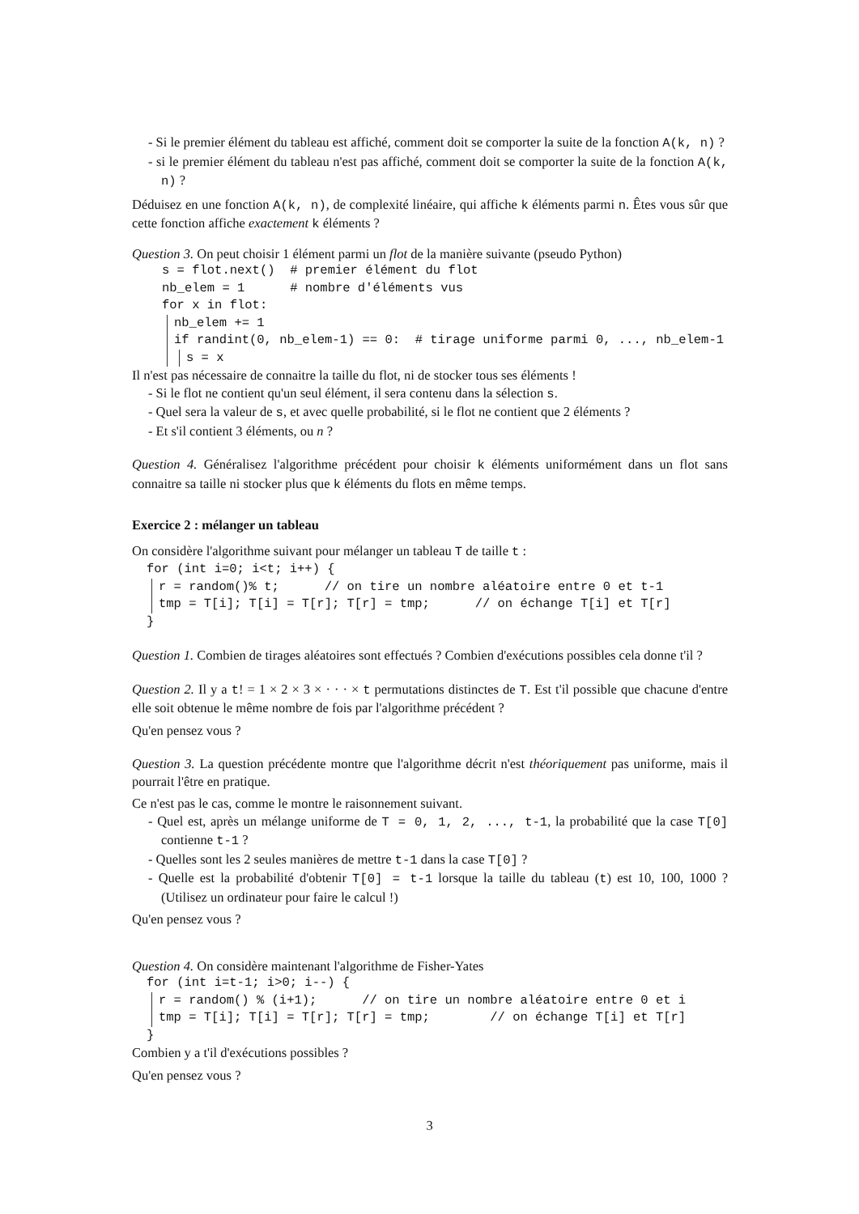- Si le premier élément du tableau est affiché, comment doit se comporter la suite de la fonction A(k, n) ?
- si le premier élément du tableau n'est pas affiché, comment doit se comporter la suite de la fonction A(k, n) ?
Déduisez en une fonction A(k, n), de complexité linéaire, qui affiche k éléments parmi n. Êtes vous sûr que cette fonction affiche exactement k éléments ?
Question 3. On peut choisir 1 élément parmi un flot de la manière suivante (pseudo Python)
s = flot.next() # premier élément du flot nb_elem = 1 # nombre d'éléments vus for x in flot:
nb_elem += 1 if randint(0, nb_elem-1) == 0: # tirage uniforme parmi 0, ..., nb_elem-1
s = x
Il n'est pas nécessaire de connaitre la taille du flot, ni de stocker tous ses éléments !
- Si le flot ne contient qu'un seul élément, il sera contenu dans la sélection s.
- Quel sera la valeur de s, et avec quelle probabilité, si le flot ne contient que 2 éléments ?
- Et s'il contient 3 éléments, ou n ?
Question 4. Généralisez l'algorithme précédent pour choisir k éléments uniformément dans un flot sans connaitre sa taille ni stocker plus que k éléments du flots en même temps.
Exercice 2 : mélanger un tableau
On considère l'algorithme suivant pour mélanger un tableau T de taille t :
for (int i=0; i<t; i++) {
r = random()% t; // on tire un nombre aléatoire entre 0 et t-1 tmp = T[i]; T[i] = T[r]; T[r] = tmp; // on échange T[i] et T[r]
}
Question 1. Combien de tirages aléatoires sont effectués ? Combien d'exécutions possibles cela donne t'il ?
Question 2. Il y a t! = 1 × 2 × 3 × · · · × t permutations distinctes de T. Est t'il possible que chacune d'entre elle soit obtenue le même nombre de fois par l'algorithme précédent ?
Qu'en pensez vous ?
Question 3. La question précédente montre que l'algorithme décrit n'est théoriquement pas uniforme, mais il pourrait l'être en pratique.
Ce n'est pas le cas, comme le montre le raisonnement suivant.
- Quel est, après un mélange uniforme de T = 0, 1, 2, ..., t-1, la probabilité que la case T[0] contienne t-1 ?
- Quelles sont les 2 seules manières de mettre t-1 dans la case T[0] ?
- Quelle est la probabilité d'obtenir T[0] = t-1 lorsque la taille du tableau (t) est 10, 100, 1000 ? (Utilisez un ordinateur pour faire le calcul !)
Qu'en pensez vous ?
Question 4. On considère maintenant l'algorithme de Fisher-Yates
for (int i=t-1; i>0; i--) {
r = random() % (i+1); // on tire un nombre aléatoire entre 0 et i tmp = T[i]; T[i] = T[r]; T[r] = tmp; // on échange T[i] et T[r]
}
Combien y a t'il d'exécutions possibles ?
Qu'en pensez vous ?
3